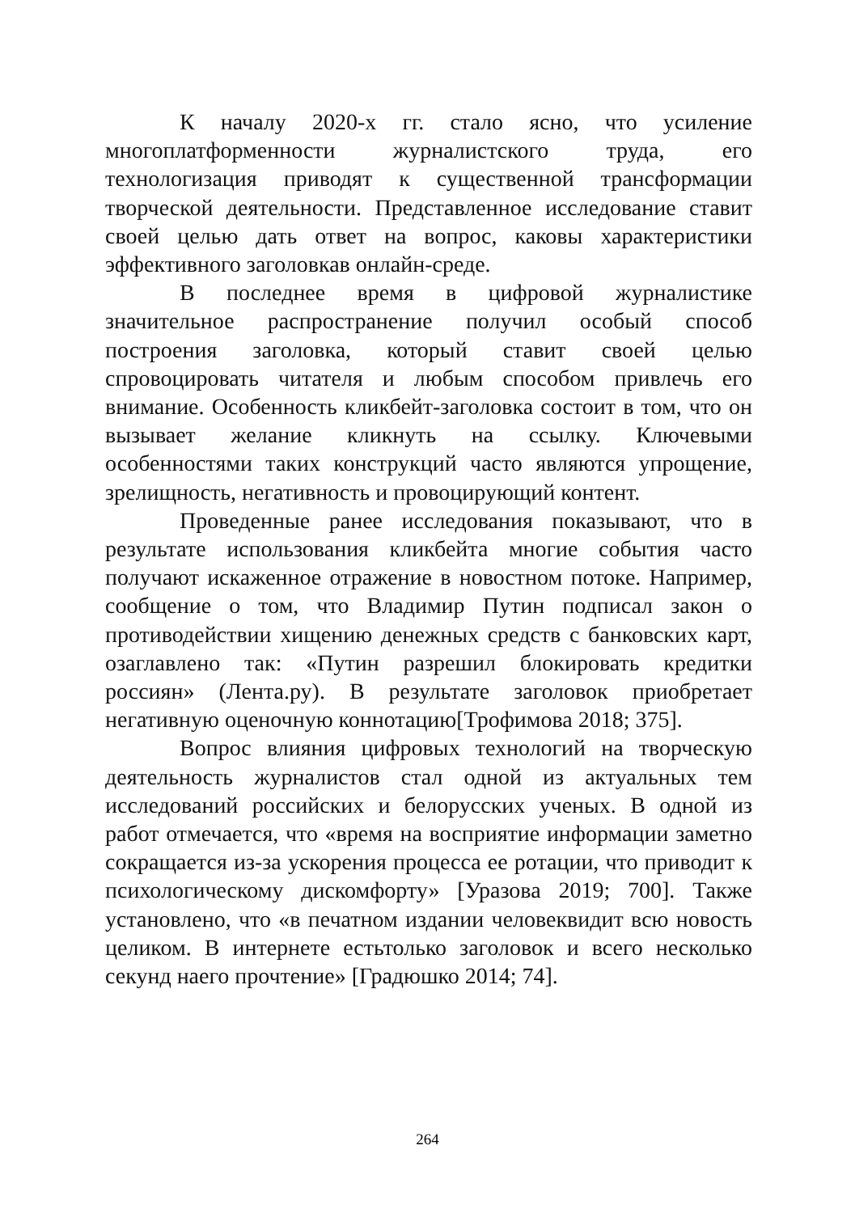К началу 2020-х гг. стало ясно, что усиление многоплатформенности журналистского труда, его технологизация приводят к существенной трансформации творческой деятельности. Представленное исследование ставит своей целью дать ответ на вопрос, каковы характеристики эффективного заголовкав онлайн-среде.
В последнее время в цифровой журналистике значительное распространение получил особый способ построения заголовка, который ставит своей целью спровоцировать читателя и любым способом привлечь его внимание. Особенность кликбейт-заголовка состоит в том, что он вызывает желание кликнуть на ссылку. Ключевыми особенностями таких конструкций часто являются упрощение, зрелищность, негативность и провоцирующий контент.
Проведенные ранее исследования показывают, что в результате использования кликбейта многие события часто получают искаженное отражение в новостном потоке. Например, сообщение о том, что Владимир Путин подписал закон о противодействии хищению денежных средств с банковских карт, озаглавлено так: «Путин разрешил блокировать кредитки россиян» (Лента.ру). В результате заголовок приобретает негативную оценочную коннотацию[Трофимова 2018; 375].
Вопрос влияния цифровых технологий на творческую деятельность журналистов стал одной из актуальных тем исследований российских и белорусских ученых. В одной из работ отмечается, что «время на восприятие информации заметно сокращается из-за ускорения процесса ее ротации, что приводит к психологическому дискомфорту» [Уразова 2019; 700]. Также установлено, что «в печатном издании человеквидит всю новость целиком. В интернете естьтолько заголовок и всего несколько секунд наего прочтение» [Градюшко 2014; 74].
264